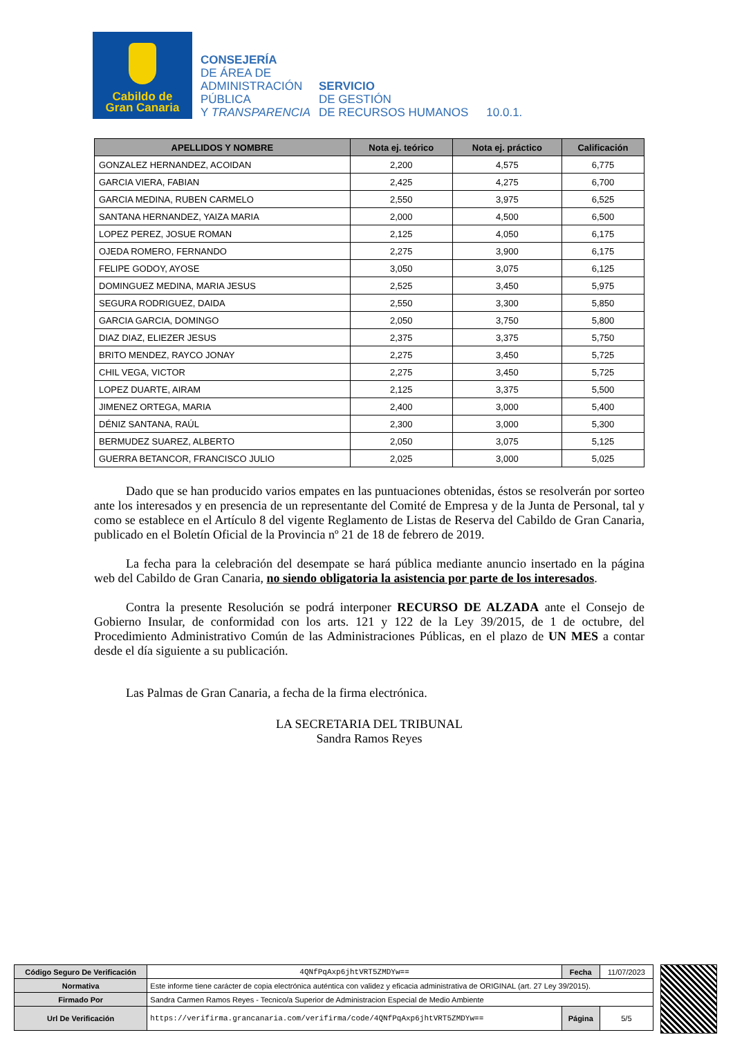Cabildo de
Gran Canaria
CONSEJERÍA
DE ÁREA DE
ADMINISTRACIÓN
PÚBLICA
Y TRANSPARENCIA
SERVICIO
DE GESTIÓN
DE RECURSOS HUMANOS
10.0.1.
| APELLIDOS Y NOMBRE | Nota ej. teórico | Nota ej. práctico | Calificación |
| --- | --- | --- | --- |
| GONZALEZ HERNANDEZ, ACOIDAN | 2,200 | 4,575 | 6,775 |
| GARCIA VIERA, FABIAN | 2,425 | 4,275 | 6,700 |
| GARCIA MEDINA, RUBEN CARMELO | 2,550 | 3,975 | 6,525 |
| SANTANA HERNANDEZ, YAIZA MARIA | 2,000 | 4,500 | 6,500 |
| LOPEZ PEREZ, JOSUE ROMAN | 2,125 | 4,050 | 6,175 |
| OJEDA ROMERO, FERNANDO | 2,275 | 3,900 | 6,175 |
| FELIPE GODOY, AYOSE | 3,050 | 3,075 | 6,125 |
| DOMINGUEZ MEDINA, MARIA JESUS | 2,525 | 3,450 | 5,975 |
| SEGURA RODRIGUEZ, DAIDA | 2,550 | 3,300 | 5,850 |
| GARCIA GARCIA, DOMINGO | 2,050 | 3,750 | 5,800 |
| DIAZ DIAZ, ELIEZER JESUS | 2,375 | 3,375 | 5,750 |
| BRITO MENDEZ, RAYCO JONAY | 2,275 | 3,450 | 5,725 |
| CHIL VEGA, VICTOR | 2,275 | 3,450 | 5,725 |
| LOPEZ DUARTE, AIRAM | 2,125 | 3,375 | 5,500 |
| JIMENEZ ORTEGA, MARIA | 2,400 | 3,000 | 5,400 |
| DÉNIZ SANTANA, RAÚL | 2,300 | 3,000 | 5,300 |
| BERMUDEZ SUAREZ, ALBERTO | 2,050 | 3,075 | 5,125 |
| GUERRA BETANCOR, FRANCISCO JULIO | 2,025 | 3,000 | 5,025 |
Dado que se han producido varios empates en las puntuaciones obtenidas, éstos se resolverán por sorteo ante los interesados y en presencia de un representante del Comité de Empresa y de la Junta de Personal, tal y como se establece en el Artículo 8 del vigente Reglamento de Listas de Reserva del Cabildo de Gran Canaria, publicado en el Boletín Oficial de la Provincia nº 21 de 18 de febrero de 2019.
La fecha para la celebración del desempate se hará pública mediante anuncio insertado en la página web del Cabildo de Gran Canaria, no siendo obligatoria la asistencia por parte de los interesados.
Contra la presente Resolución se podrá interponer RECURSO DE ALZADA ante el Consejo de Gobierno Insular, de conformidad con los arts. 121 y 122 de la Ley 39/2015, de 1 de octubre, del Procedimiento Administrativo Común de las Administraciones Públicas, en el plazo de UN MES a contar desde el día siguiente a su publicación.
Las Palmas de Gran Canaria, a fecha de la firma electrónica.
LA SECRETARIA DEL TRIBUNAL
Sandra Ramos Reyes
| Código Seguro De Verificación | 4QNfPqAxp6jhtVRT5ZMDYw== | Fecha | 11/07/2023 |
| Normativa | Este informe tiene carácter de copia electrónica auténtica con validez y eficacia administrativa de ORIGINAL (art. 27 Ley 39/2015). | | |
| Firmado Por | Sandra Carmen Ramos Reyes - Tecnico/a Superior de Administracion Especial de Medio Ambiente | | |
| Url De Verificación | https://verifirma.grancanaria.com/verifirma/code/4QNfPqAxp6jhtVRT5ZMDYw== | Página | 5/5 |